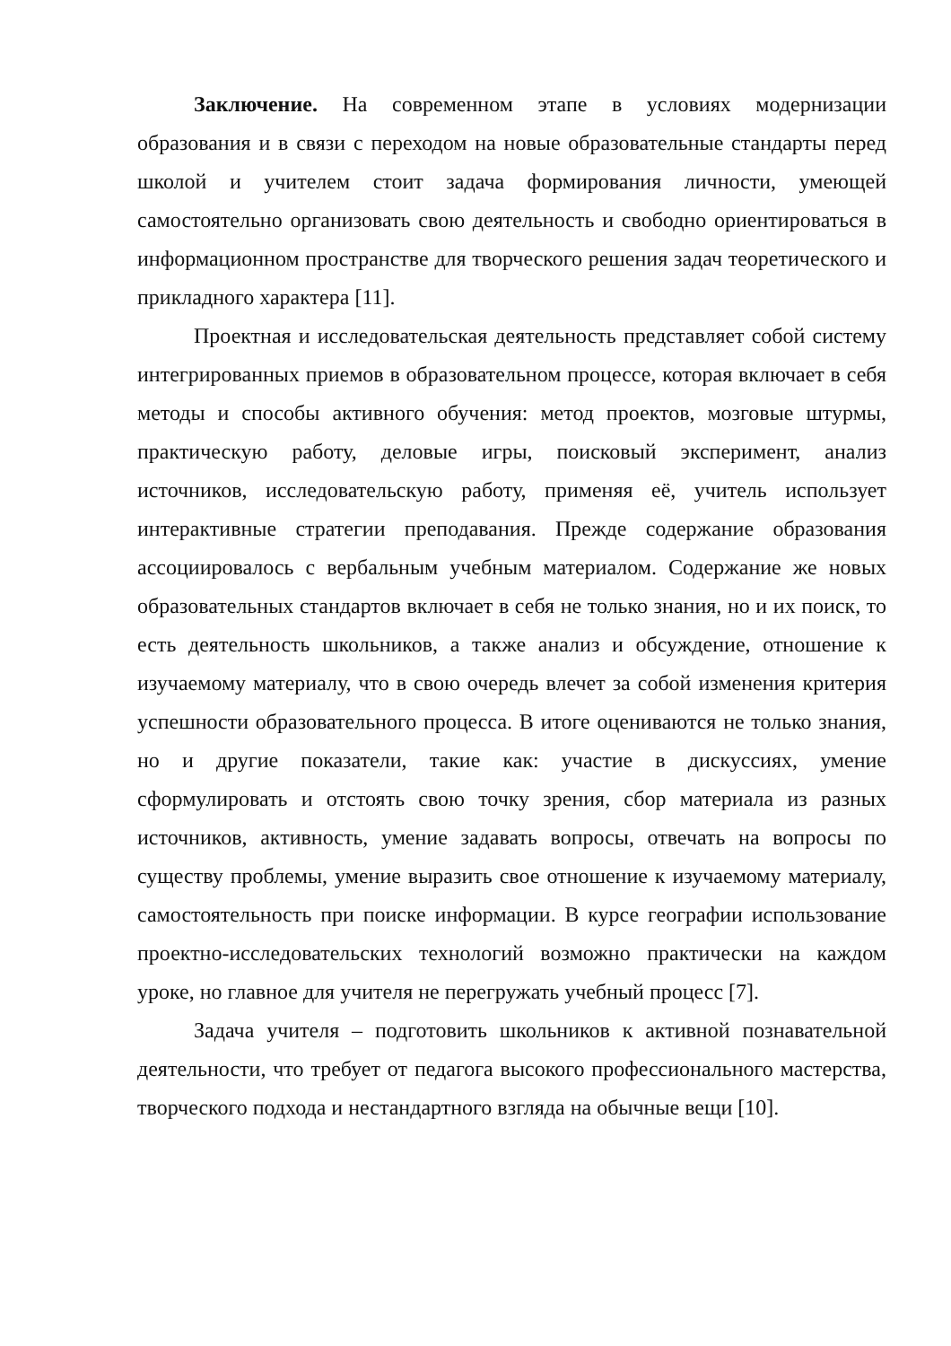Заключение. На современном этапе в условиях модернизации образования и в связи с переходом на новые образовательные стандарты перед школой и учителем стоит задача формирования личности, умеющей самостоятельно организовать свою деятельность и свободно ориентироваться в информационном пространстве для творческого решения задач теоретического и прикладного характера [11].
Проектная и исследовательская деятельность представляет собой систему интегрированных приемов в образовательном процессе, которая включает в себя методы и способы активного обучения: метод проектов, мозговые штурмы, практическую работу, деловые игры, поисковый эксперимент, анализ источников, исследовательскую работу, применяя её, учитель использует интерактивные стратегии преподавания. Прежде содержание образования ассоциировалось с вербальным учебным материалом. Содержание же новых образовательных стандартов включает в себя не только знания, но и их поиск, то есть деятельность школьников, а также анализ и обсуждение, отношение к изучаемому материалу, что в свою очередь влечет за собой изменения критерия успешности образовательного процесса. В итоге оцениваются не только знания, но и другие показатели, такие как: участие в дискуссиях, умение сформулировать и отстоять свою точку зрения, сбор материала из разных источников, активность, умение задавать вопросы, отвечать на вопросы по существу проблемы, умение выразить свое отношение к изучаемому материалу, самостоятельность при поиске информации. В курсе географии использование проектно-исследовательских технологий возможно практически на каждом уроке, но главное для учителя не перегружать учебный процесс [7].
Задача учителя – подготовить школьников к активной познавательной деятельности, что требует от педагога высокого профессионального мастерства, творческого подхода и нестандартного взгляда на обычные вещи [10].